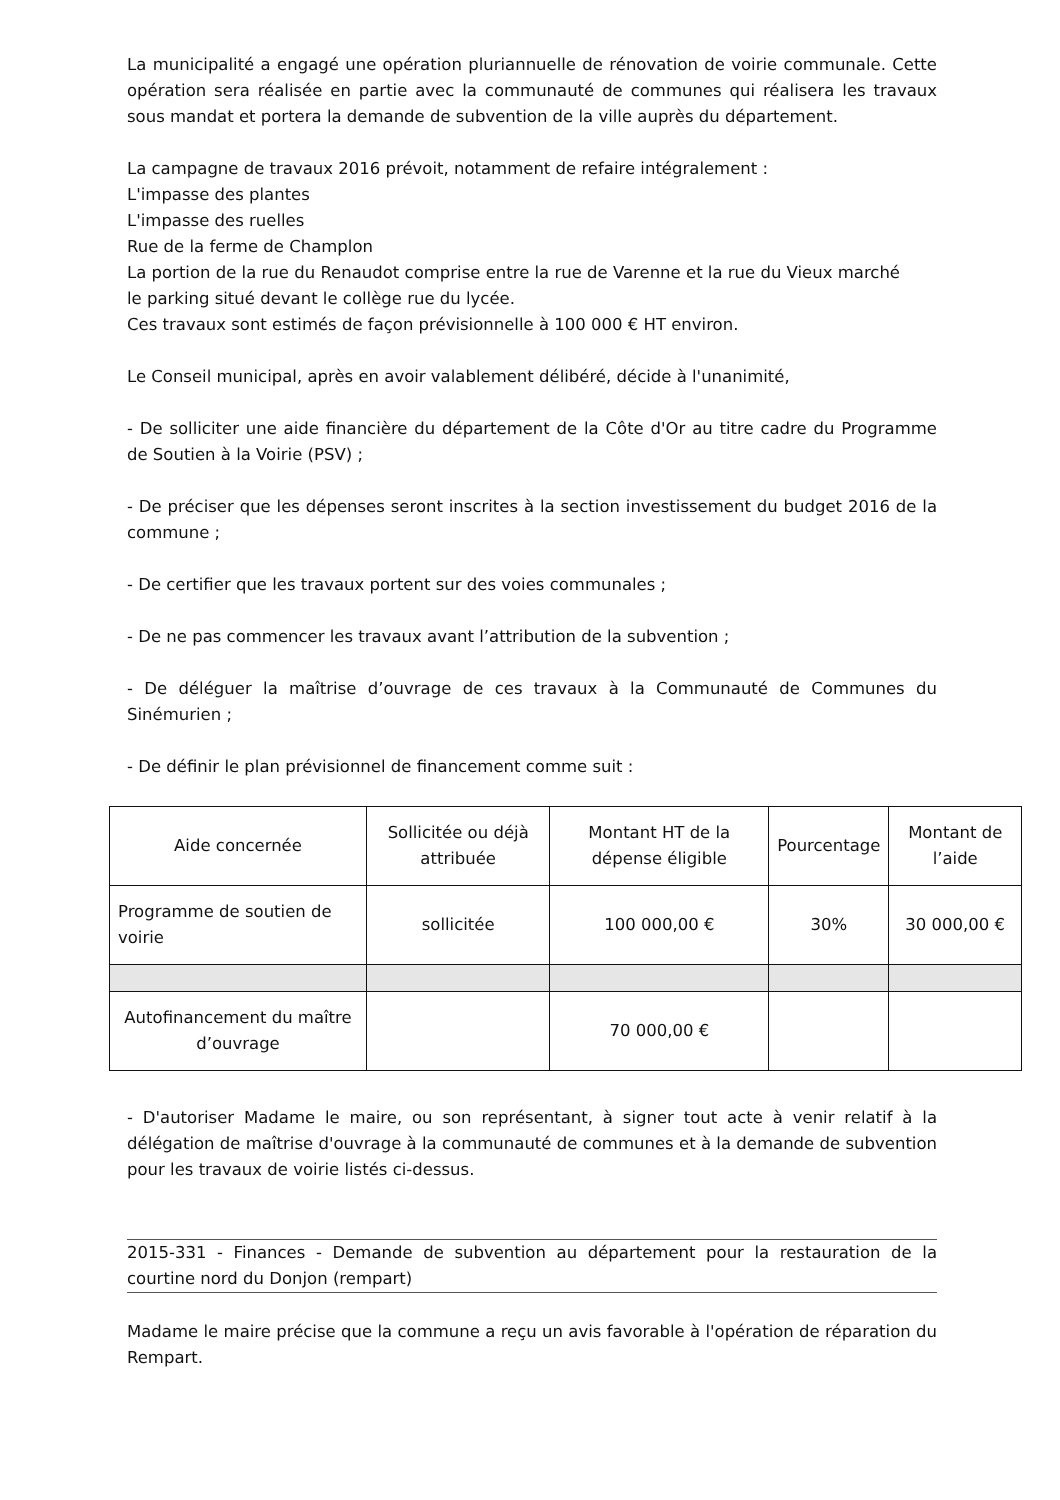La municipalité a engagé une opération pluriannuelle de rénovation de voirie communale. Cette opération sera réalisée en partie avec la communauté de communes qui réalisera les travaux sous mandat et portera la demande de subvention de la ville auprès du département.
La campagne de travaux 2016 prévoit, notamment de refaire intégralement :
L'impasse des plantes
L'impasse des ruelles
Rue de la ferme de Champlon
La portion de la rue du Renaudot comprise entre la rue de Varenne et la rue du Vieux marché
le parking situé devant le collège rue du lycée.
Ces travaux sont estimés de façon prévisionnelle à 100 000 € HT environ.
Le Conseil municipal, après en avoir valablement délibéré, décide à l'unanimité,
- De solliciter une aide financière du département de la Côte d'Or au titre cadre du Programme de Soutien à la Voirie (PSV) ;
- De préciser que les dépenses seront inscrites à la section investissement du budget 2016 de la commune ;
- De certifier que les travaux portent sur des voies communales ;
- De ne pas commencer les travaux avant l’attribution de la subvention ;
- De déléguer la maîtrise d’ouvrage de ces travaux à la Communauté de Communes du Sinémurien ;
- De définir le plan prévisionnel de financement comme suit :
| Aide concernée | Sollicitée ou déjà attribuée | Montant HT de la dépense éligible | Pourcentage | Montant de l’aide |
| Programme de soutien de voirie | sollicitée | 100 000,00 € | 30% | 30 000,00 € |
| Autofinancement du maître d’ouvrage | | 70 000,00 € | | |
- D'autoriser Madame le maire, ou son représentant, à signer tout acte à venir relatif à la délégation de maîtrise d'ouvrage à la communauté de communes et à la demande de subvention pour les travaux de voirie listés ci-dessus.
2015-331 - Finances - Demande de subvention au département pour la restauration de la courtine nord du Donjon (rempart)
Madame le maire précise que la commune a reçu un avis favorable à l'opération de réparation du Rempart.